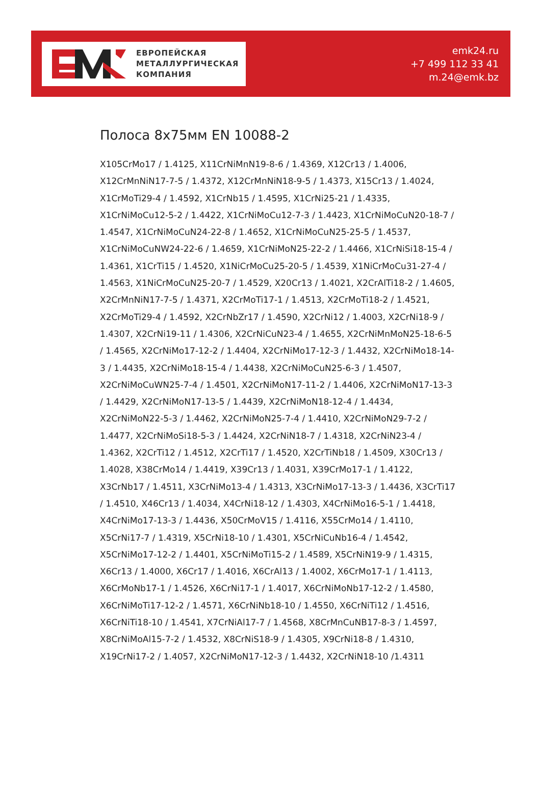ЕВРОПЕЙСКАЯ
МЕТАЛЛУРГИЧЕСКАЯ
КОМПАНИЯ
emk24.ru
+7 499 112 33 41
m.24@emk.bz
Полоса 8x75мм EN 10088-2
X105CrMo17 / 1.4125, X11CrNiMnN19-8-6 / 1.4369, X12Cr13 / 1.4006, X12CrMnNiN17-7-5 / 1.4372, X12CrMnNiN18-9-5 / 1.4373, X15Cr13 / 1.4024, X1CrMoTi29-4 / 1.4592, X1CrNb15 / 1.4595, X1CrNi25-21 / 1.4335, X1CrNiMoCu12-5-2 / 1.4422, X1CrNiMoCu12-7-3 / 1.4423, X1CrNiMoCuN20-18-7 / 1.4547, X1CrNiMoCuN24-22-8 / 1.4652, X1CrNiMoCuN25-25-5 / 1.4537, X1CrNiMoCuNW24-22-6 / 1.4659, X1CrNiMoN25-22-2 / 1.4466, X1CrNiSi18-15-4 / 1.4361, X1CrTi15 / 1.4520, X1NiCrMoCu25-20-5 / 1.4539, X1NiCrMoCu31-27-4 / 1.4563, X1NiCrMoCuN25-20-7 / 1.4529, X20Cr13 / 1.4021, X2CrAlTi18-2 / 1.4605, X2CrMnNiN17-7-5 / 1.4371, X2CrMoTi17-1 / 1.4513, X2CrMoTi18-2 / 1.4521, X2CrMoTi29-4 / 1.4592, X2CrNbZr17 / 1.4590, X2CrNi12 / 1.4003, X2CrNi18-9 / 1.4307, X2CrNi19-11 / 1.4306, X2CrNiCuN23-4 / 1.4655, X2CrNiMnMoN25-18-6-5 / 1.4565, X2CrNiMo17-12-2 / 1.4404, X2CrNiMo17-12-3 / 1.4432, X2CrNiMo18-14-3 / 1.4435, X2CrNiMo18-15-4 / 1.4438, X2CrNiMoCuN25-6-3 / 1.4507, X2CrNiMoCuWN25-7-4 / 1.4501, X2CrNiMoN17-11-2 / 1.4406, X2CrNiMoN17-13-3 / 1.4429, X2CrNiMoN17-13-5 / 1.4439, X2CrNiMoN18-12-4 / 1.4434, X2CrNiMoN22-5-3 / 1.4462, X2CrNiMoN25-7-4 / 1.4410, X2CrNiMoN29-7-2 / 1.4477, X2CrNiMoSi18-5-3 / 1.4424, X2CrNiN18-7 / 1.4318, X2CrNiN23-4 / 1.4362, X2CrTi12 / 1.4512, X2CrTi17 / 1.4520, X2CrTiNb18 / 1.4509, X30Cr13 / 1.4028, X38CrMo14 / 1.4419, X39Cr13 / 1.4031, X39CrMo17-1 / 1.4122, X3CrNb17 / 1.4511, X3CrNiMo13-4 / 1.4313, X3CrNiMo17-13-3 / 1.4436, X3CrTi17 / 1.4510, X46Cr13 / 1.4034, X4CrNi18-12 / 1.4303, X4CrNiMo16-5-1 / 1.4418, X4CrNiMo17-13-3 / 1.4436, X50CrMoV15 / 1.4116, X55CrMo14 / 1.4110, X5CrNi17-7 / 1.4319, X5CrNi18-10 / 1.4301, X5CrNiCuNb16-4 / 1.4542, X5CrNiMo17-12-2 / 1.4401, X5CrNiMoTi15-2 / 1.4589, X5CrNiN19-9 / 1.4315, X6Cr13 / 1.4000, X6Cr17 / 1.4016, X6CrAl13 / 1.4002, X6CrMo17-1 / 1.4113, X6CrMoNb17-1 / 1.4526, X6CrNi17-1 / 1.4017, X6CrNiMoNb17-12-2 / 1.4580, X6CrNiMoTi17-12-2 / 1.4571, X6CrNiNb18-10 / 1.4550, X6CrNiTi12 / 1.4516, X6CrNiTi18-10 / 1.4541, X7CrNiAl17-7 / 1.4568, X8CrMnCuNB17-8-3 / 1.4597, X8CrNiMoAl15-7-2 / 1.4532, X8CrNiS18-9 / 1.4305, X9CrNi18-8 / 1.4310, X19CrNi17-2 / 1.4057, X2CrNiMoN17-12-3 / 1.4432, X2CrNiN18-10 /1.4311